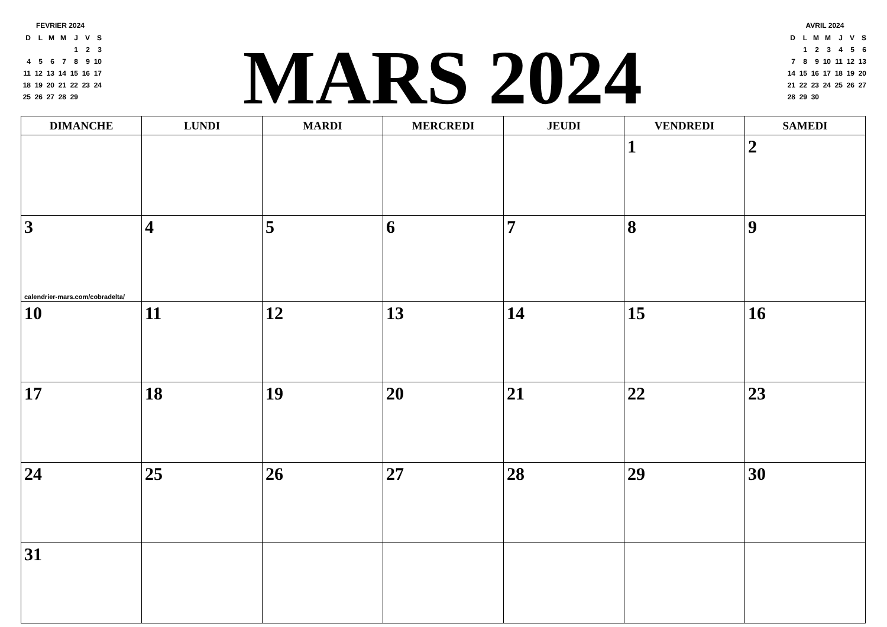FEVRIER 2024
| D | L | M | M | J | V | S |
| | | | | 1 | 2 | 3 |
| 4 | 5 | 6 | 7 | 8 | 9 | 10 |
| 11 | 12 | 13 | 14 | 15 | 16 | 17 |
| 18 | 19 | 20 | 21 | 22 | 23 | 24 |
| 25 | 26 | 27 | 28 | 29 | | |
MARS 2024
AVRIL 2024
| D | L | M | M | J | V | S |
| | 1 | 2 | 3 | 4 | 5 | 6 |
| 7 | 8 | 9 | 10 | 11 | 12 | 13 |
| 14 | 15 | 16 | 17 | 18 | 19 | 20 |
| 21 | 22 | 23 | 24 | 25 | 26 | 27 |
| 28 | 29 | 30 | | | | |
| DIMANCHE | LUNDI | MARDI | MERCREDI | JEUDI | VENDREDI | SAMEDI |
| --- | --- | --- | --- | --- | --- | --- |
| | | | | | 1 | 2 |
| 3 calendrier-mars.com/cobradelta/ | 4 | 5 | 6 | 7 | 8 | 9 |
| 10 | 11 | 12 | 13 | 14 | 15 | 16 |
| 17 | 18 | 19 | 20 | 21 | 22 | 23 |
| 24 | 25 | 26 | 27 | 28 | 29 | 30 |
| 31 | | | | | | |